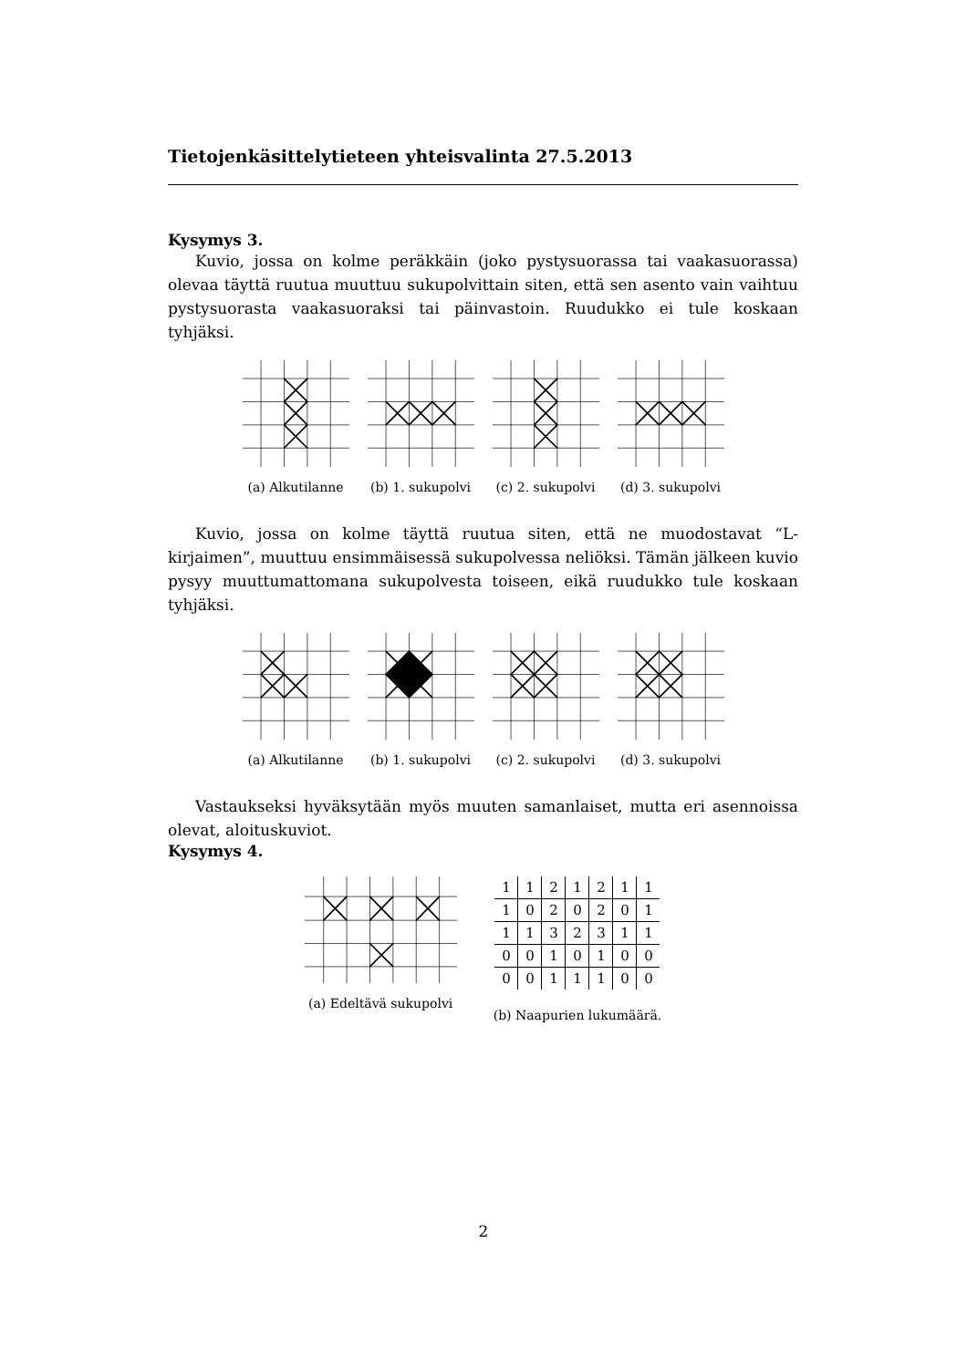Tietojenkäsittelytieteen yhteisvalinta 27.5.2013
Kysymys 3.
Kuvio, jossa on kolme peräkkäin (joko pystysuorassa tai vaakasuorassa) olevaa täyttä ruutua muuttuu sukupolvittain siten, että sen asento vain vaihtuu pystysuorasta vaakasuoraksi tai päinvastoin. Ruudukko ei tule koskaan tyhjäksi.
(a) Alkutilanne (b) 1. sukupolvi (c) 2. sukupolvi (d) 3. sukupolvi
Kuvio, jossa on kolme täyttä ruutua siten, että ne muodostavat “L-kirjaimen”, muuttuu ensimmäisessä sukupolvessa neliöksi. Tämän jälkeen kuvio pysyy muuttumattomana sukupolvesta toiseen, eikä ruudukko tule koskaan tyhjäksi.
(a) Alkutilanne (b) 1. sukupolvi (c) 2. sukupolvi (d) 3. sukupolvi
Vastaukseksi hyväksytään myös muuten samanlaiset, mutta eri asennoissa olevat, aloituskuviot.
Kysymys 4.
(a) Edeltävä sukupolvi
| 1 | 1 | 2 | 1 | 2 | 1 | 1 |
| 1 | 0 | 2 | 0 | 2 | 0 | 1 |
| 1 | 1 | 3 | 2 | 3 | 1 | 1 |
| 0 | 0 | 1 | 0 | 1 | 0 | 0 |
| 0 | 0 | 1 | 1 | 1 | 0 | 0 |
(b) Naapurien lukumäärä.
2